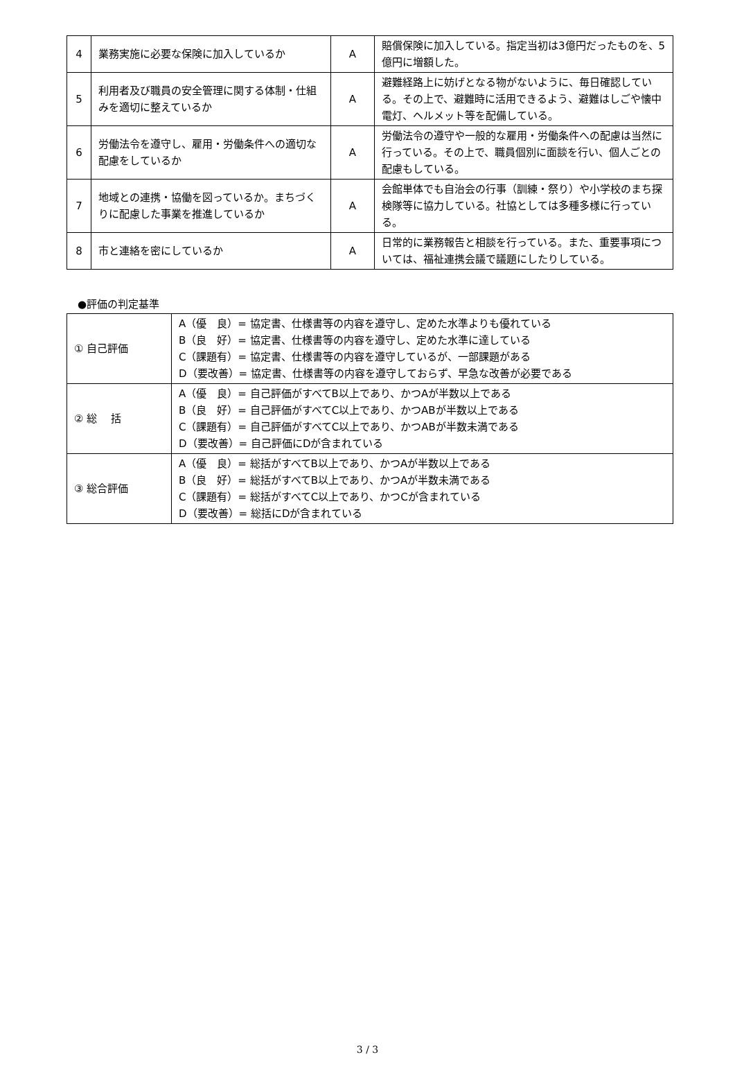| 4 | 業務実施に必要な保険に加入しているか | A | 賠償保険に加入している。指定当初は3億円だったものを、5億円に増額した。 |
| 5 | 利用者及び職員の安全管理に関する体制・仕組みを適切に整えているか | A | 避難経路上に妨げとなる物がないように、毎日確認している。その上で、避難時に活用できるよう、避難はしごや懐中電灯、ヘルメット等を配備している。 |
| 6 | 労働法令を遵守し、雇用・労働条件への適切な配慮をしているか | A | 労働法令の遵守や一般的な雇用・労働条件への配慮は当然に行っている。その上で、職員個別に面談を行い、個人ごとの配慮もしている。 |
| 7 | 地域との連携・協働を図っているか。まちづくりに配慮した事業を推進しているか | A | 会館単体でも自治会の行事（訓練・祭り）や小学校のまち探検隊等に協力している。社協としては多種多様に行っている。 |
| 8 | 市と連絡を密にしているか | A | 日常的に業務報告と相談を行っている。また、重要事項については、福祉連携会議で議題にしたりしている。 |
●評価の判定基準
| ① 自己評価 | A（優 良）= 協定書、仕様書等の内容を遵守し、定めた水準よりも優れている B（良 好）= 協定書、仕様書等の内容を遵守し、定めた水準に達している C（課題有）= 協定書、仕様書等の内容を遵守しているが、一部課題がある D（要改善）= 協定書、仕様書等の内容を遵守しておらず、早急な改善が必要である |
| ② 総 括 | A（優 良）= 自己評価がすべてB以上であり、かつAが半数以上である B（良 好）= 自己評価がすべてC以上であり、かつABが半数以上である C（課題有）= 自己評価がすべてC以上であり、かつABが半数未満である D（要改善）= 自己評価にDが含まれている |
| ③ 総合評価 | A（優 良）= 総括がすべてB以上であり、かつAが半数以上である B（良 好）= 総括がすべてB以上であり、かつAが半数未満である C（課題有）= 総括がすべてC以上であり、かつCが含まれている D（要改善）= 総括にDが含まれている |
3 / 3